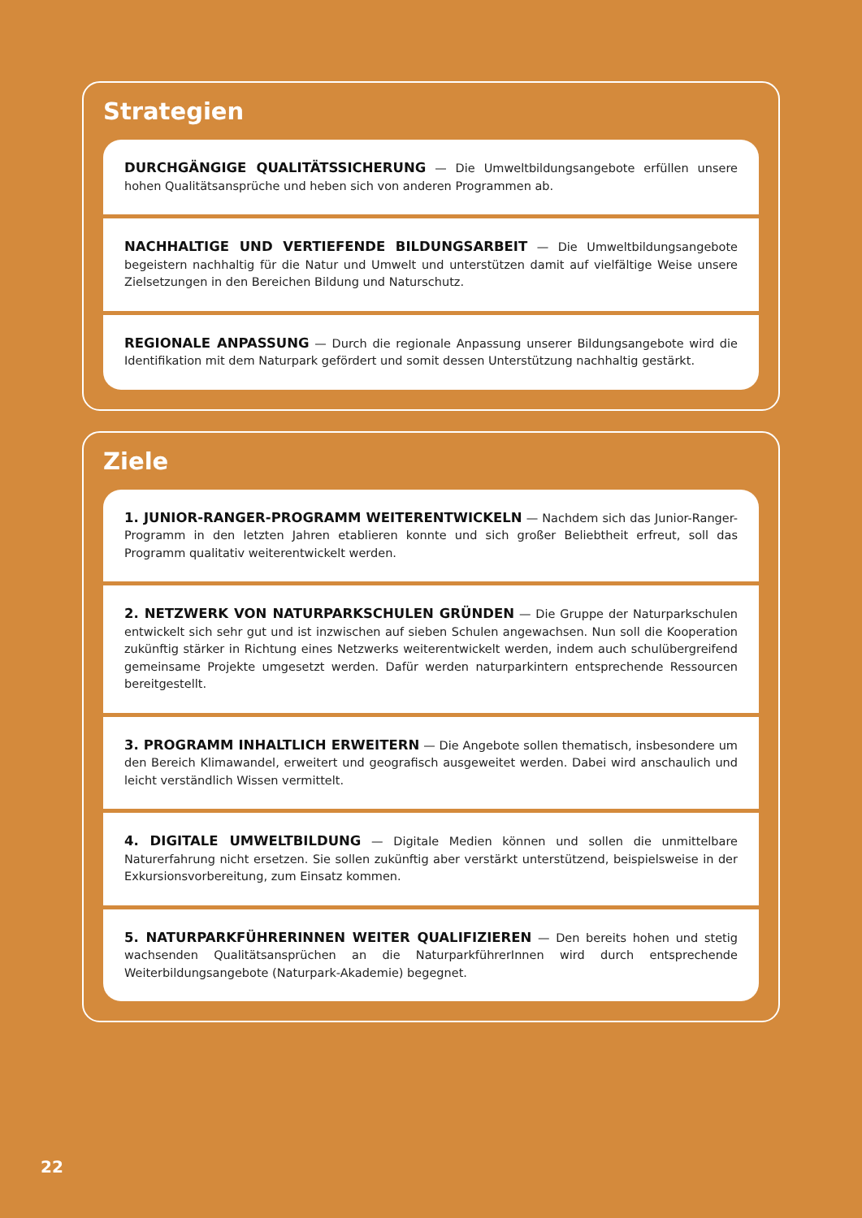Strategien
DURCHGÄNGIGE QUALITÄTSSICHERUNG — Die Umweltbildungsangebote erfüllen unsere hohen Qualitätsansprüche und heben sich von anderen Programmen ab.
NACHHALTIGE UND VERTIEFENDE BILDUNGSARBEIT — Die Umweltbildungsangebote begeistern nachhaltig für die Natur und Umwelt und unterstützen damit auf vielfältige Weise unsere Zielsetzungen in den Bereichen Bildung und Naturschutz.
REGIONALE ANPASSUNG — Durch die regionale Anpassung unserer Bildungsangebote wird die Identifikation mit dem Naturpark gefördert und somit dessen Unterstützung nachhaltig gestärkt.
Ziele
1. JUNIOR-RANGER-PROGRAMM WEITERENTWICKELN — Nachdem sich das Junior-Ranger-Programm in den letzten Jahren etablieren konnte und sich großer Beliebtheit erfreut, soll das Programm qualitativ weiterentwickelt werden.
2. NETZWERK VON NATURPARKSCHULEN GRÜNDEN — Die Gruppe der Naturparkschulen entwickelt sich sehr gut und ist inzwischen auf sieben Schulen angewachsen. Nun soll die Kooperation zukünftig stärker in Richtung eines Netzwerks weiterentwickelt werden, indem auch schulübergreifend gemeinsame Projekte umgesetzt werden. Dafür werden naturparkintern entsprechende Ressourcen bereitgestellt.
3. PROGRAMM INHALTLICH ERWEITERN — Die Angebote sollen thematisch, insbesondere um den Bereich Klimawandel, erweitert und geografisch ausgeweitet werden. Dabei wird anschaulich und leicht verständlich Wissen vermittelt.
4. DIGITALE UMWELTBILDUNG — Digitale Medien können und sollen die unmittelbare Naturerfahrung nicht ersetzen. Sie sollen zukünftig aber verstärkt unterstützend, beispielsweise in der Exkursionsvorbereitung, zum Einsatz kommen.
5. NATURPARKFÜHRERINNEN WEITER QUALIFIZIEREN — Den bereits hohen und stetig wachsenden Qualitätsansprüchen an die NaturparkführerInnen wird durch entsprechende Weiterbildungsangebote (Naturpark-Akademie) begegnet.
22